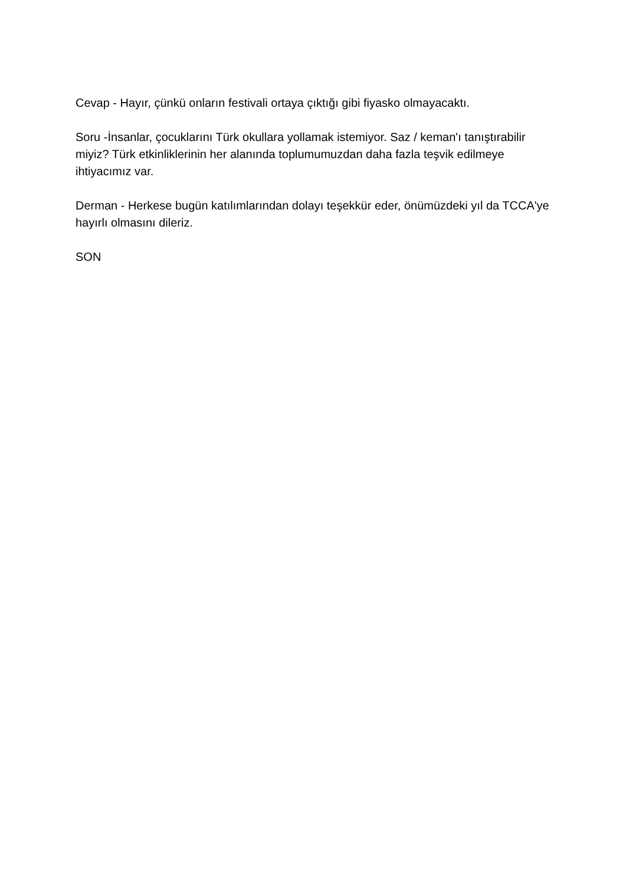Cevap - Hayır, çünkü onların festivali ortaya çıktığı gibi fiyasko olmayacaktı.
Soru -İnsanlar, çocuklarını Türk okullara yollamak istemiyor. Saz / keman'ı tanıştırabilir miyiz? Türk etkinliklerinin her alanında toplumumuzdan daha fazla teşvik edilmeye ihtiyacımız var.
Derman - Herkese bugün katılımlarından dolayı teşekkür eder, önümüzdeki yıl da TCCA'ye hayırlı olmasını dileriz.
SON